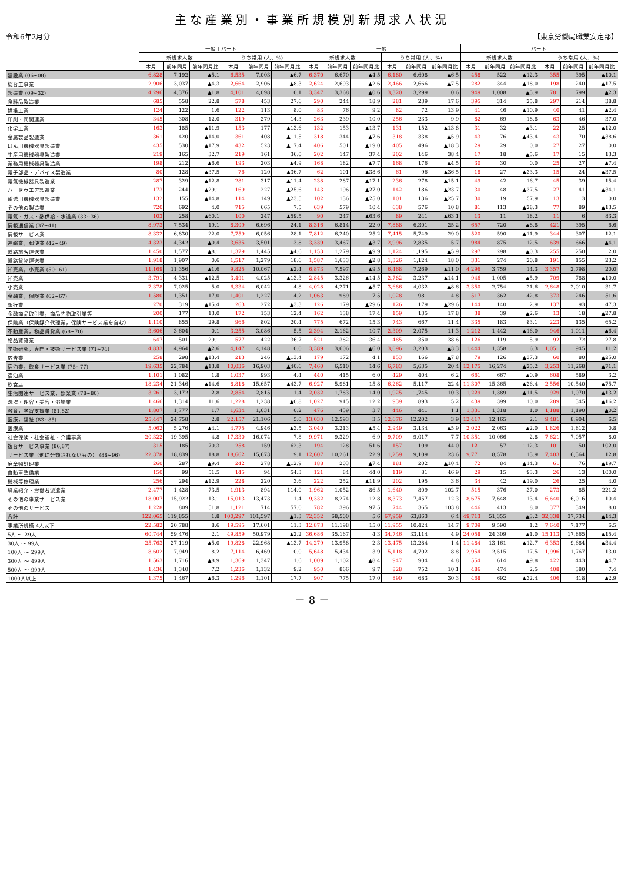主な産業別・事業所規模別新規求人状況
令和6年2月分 【東京労働局職業安定部】
| | 一般＋パート | | | | | | 一般 | | | | | | パート | | | | | |
| --- | --- | --- | --- | --- | --- | --- | --- | --- | --- | --- | --- | --- | --- | --- | --- | --- | --- | --- |
| | 新規求人数 | | | うち常用 (人、%) | | | 新規求人数 | | | うち常用 (人、%) | | | 新規求人数 | | | うち常用 (人、%) | | |
| | 本月 | 前年同月 | 前年同月比 | 本月 | 前年同月 | 前年同月比 | 本月 | 前年同月 | 前年同月比 | 本月 | 前年同月 | 前年同月比 | 本月 | 前年同月 | 前年同月比 | 本月 | 前年同月 | 前年同月比 |
| 建設業 (06~08) | 6,828 | 7,192 | ▲5.1 | 6,535 | 7,003 | ▲6.7 | 6,370 | 6,670 | ▲4.5 | 6,180 | 6,608 | ▲6.5 | 458 | 522 | ▲12.3 | 355 | 395 | ▲10.1 |
| 総合工事業 | 2,906 | 3,037 | ▲4.3 | 2,664 | 2,906 | ▲8.3 | 2,624 | 2,693 | ▲2.6 | 2,466 | 2,666 | ▲7.5 | 282 | 344 | ▲18.0 | 198 | 240 | ▲17.5 |
| 製造業 (09~32) | 4,296 | 4,376 | ▲1.8 | 4,101 | 4,098 | 0.1 | 3,347 | 3,368 | ▲0.6 | 3,320 | 3,299 | 0.6 | 949 | 1,008 | ▲5.9 | 781 | 799 | ▲2.3 |
| 食料品製造業 | 685 | 558 | 22.8 | 578 | 453 | 27.6 | 290 | 244 | 18.9 | 281 | 239 | 17.6 | 395 | 314 | 25.8 | 297 | 214 | 38.8 |
| 繊維工業 | 124 | 122 | 1.6 | 122 | 113 | 8.0 | 83 | 76 | 9.2 | 82 | 72 | 13.9 | 41 | 46 | ▲10.9 | 40 | 41 | ▲2.4 |
| 印刷・同関連業 | 345 | 308 | 12.0 | 319 | 279 | 14.3 | 263 | 239 | 10.0 | 256 | 233 | 9.9 | 82 | 69 | 18.8 | 63 | 46 | 37.0 |
| 化学工業 | 163 | 185 | ▲11.9 | 153 | 177 | ▲13.6 | 132 | 153 | ▲13.7 | 131 | 152 | ▲13.8 | 31 | 32 | ▲3.1 | 22 | 25 | ▲12.0 |
| 金属製品製造業 | 361 | 420 | ▲14.0 | 361 | 408 | ▲11.5 | 318 | 344 | ▲7.6 | 318 | 338 | ▲5.9 | 43 | 76 | ▲43.4 | 43 | 70 | ▲38.6 |
| はん用機械器具製造業 | 435 | 530 | ▲17.9 | 432 | 523 | ▲17.4 | 406 | 501 | ▲19.0 | 405 | 496 | ▲18.3 | 29 | 29 | 0.0 | 27 | 27 | 0.0 |
| 生産用機械器具製造業 | 219 | 165 | 32.7 | 219 | 161 | 36.0 | 202 | 147 | 37.4 | 202 | 146 | 38.4 | 17 | 18 | ▲5.6 | 17 | 15 | 13.3 |
| 業務用機械器具製造業 | 198 | 212 | ▲6.6 | 193 | 203 | ▲4.9 | 168 | 182 | ▲7.7 | 168 | 176 | ▲4.5 | 30 | 30 | 0.0 | 25 | 27 | ▲7.4 |
| 電子部品・デバイス製造業 | 80 | 128 | ▲37.5 | 76 | 120 | ▲36.7 | 62 | 101 | ▲38.6 | 61 | 96 | ▲36.5 | 18 | 27 | ▲33.3 | 15 | 24 | ▲37.5 |
| 電気機械器具製造業 | 287 | 329 | ▲12.8 | 281 | 317 | ▲11.4 | 238 | 287 | ▲17.1 | 236 | 278 | ▲15.1 | 49 | 42 | 16.7 | 45 | 39 | 15.4 |
| ハードウエア製造業 | 173 | 244 | ▲29.1 | 169 | 227 | ▲25.6 | 143 | 196 | ▲27.0 | 142 | 186 | ▲23.7 | 30 | 48 | ▲37.5 | 27 | 41 | ▲34.1 |
| 輸送用機械器具製造業 | 132 | 155 | ▲14.8 | 114 | 149 | ▲23.5 | 102 | 136 | ▲25.0 | 101 | 136 | ▲25.7 | 30 | 19 | 57.9 | 13 | 13 | 0.0 |
| その他の製造業 | 720 | 692 | 4.0 | 715 | 665 | 7.5 | 639 | 579 | 10.4 | 638 | 576 | 10.8 | 81 | 113 | ▲28.3 | 77 | 89 | ▲13.5 |
| 電気・ガス・熱供給・水道業 (33~36) | 103 | 258 | ▲60.1 | 100 | 247 | ▲59.5 | 90 | 247 | ▲63.6 | 89 | 241 | ▲63.1 | 13 | 11 | 18.2 | 11 | 6 | 83.3 |
| 情報通信業 (37~41) | 8,973 | 7,534 | 19.1 | 8,309 | 6,696 | 24.1 | 8,316 | 6,814 | 22.0 | 7,888 | 6,301 | 25.2 | 657 | 720 | ▲8.8 | 421 | 395 | 6.6 |
| 情報サービス業 | 8,332 | 6,830 | 22.0 | 7,759 | 6,056 | 28.1 | 7,812 | 6,240 | 25.2 | 7,415 | 5,749 | 29.0 | 520 | 590 | ▲11.9 | 344 | 307 | 12.1 |
| 運輸業，郵便業 (42~49) | 4,323 | 4,342 | ▲0.4 | 3,635 | 3,501 | 3.8 | 3,339 | 3,467 | ▲3.7 | 2,996 | 2,835 | 5.7 | 984 | 875 | 12.5 | 639 | 666 | ▲4.1 |
| 道路旅客運送業 | 1,450 | 1,577 | ▲8.1 | 1,379 | 1,445 | ▲4.6 | 1,153 | 1,279 | ▲9.9 | 1,124 | 1,195 | ▲5.9 | 297 | 298 | ▲0.3 | 255 | 250 | 2.0 |
| 道路貨物運送業 | 1,918 | 1,907 | 0.6 | 1,517 | 1,279 | 18.6 | 1,587 | 1,633 | ▲2.8 | 1,326 | 1,124 | 18.0 | 331 | 274 | 20.8 | 191 | 155 | 23.2 |
| 卸売業，小売業 (50~61) | 11,169 | 11,356 | ▲1.6 | 9,825 | 10,067 | ▲2.4 | 6,873 | 7,597 | ▲9.5 | 6,468 | 7,269 | ▲11.0 | 4,296 | 3,759 | 14.3 | 3,357 | 2,798 | 20.0 |
| 卸売業 | 3,791 | 4,331 | ▲12.5 | 3,491 | 4,025 | ▲13.3 | 2,845 | 3,326 | ▲14.5 | 2,782 | 3,237 | ▲14.1 | 946 | 1,005 | ▲5.9 | 709 | 788 | ▲10.0 |
| 小売業 | 7,378 | 7,025 | 5.0 | 6,334 | 6,042 | 4.8 | 4,028 | 4,271 | ▲5.7 | 3,686 | 4,032 | ▲8.6 | 3,350 | 2,754 | 21.6 | 2,648 | 2,010 | 31.7 |
| 金融業，保険業 (62~67) | 1,580 | 1,351 | 17.0 | 1,401 | 1,227 | 14.2 | 1,063 | 989 | 7.5 | 1,028 | 981 | 4.8 | 517 | 362 | 42.8 | 373 | 246 | 51.6 |
| 銀行業 | 270 | 319 | ▲15.4 | 263 | 272 | ▲3.3 | 126 | 179 | ▲29.6 | 126 | 179 | ▲29.6 | 144 | 140 | 2.9 | 137 | 93 | 47.3 |
| 金融商品取引業，商品先物取引業等 | 200 | 177 | 13.0 | 172 | 153 | 12.4 | 162 | 138 | 17.4 | 159 | 135 | 17.8 | 38 | 39 | ▲2.6 | 13 | 18 | ▲27.8 |
| 保険業（保険媒介代理業，保険サービス業を含む） | 1,110 | 855 | 29.8 | 966 | 802 | 20.4 | 775 | 672 | 15.3 | 743 | 667 | 11.4 | 335 | 183 | 83.1 | 223 | 135 | 65.2 |
| 不動産業，物品賃貸業 (68~70) | 3,606 | 3,604 | 0.1 | 3,255 | 3,086 | 5.5 | 2,394 | 2,162 | 10.7 | 2,309 | 2,075 | 11.3 | 1,212 | 1,442 | ▲16.0 | 946 | 1,011 | ▲6.4 |
| 物品賃貸業 | 647 | 501 | 29.1 | 577 | 422 | 36.7 | 521 | 382 | 36.4 | 485 | 350 | 38.6 | 126 | 119 | 5.9 | 92 | 72 | 27.8 |
| 学術研究，専門・技術サービス業 (71~74) | 4,833 | 4,964 | ▲2.6 | 4,147 | 4,148 | 0.0 | 3,389 | 3,606 | ▲6.0 | 3,096 | 3,203 | ▲3.3 | 1,444 | 1,358 | 6.3 | 1,051 | 945 | 11.2 |
| 広告業 | 258 | 298 | ▲13.4 | 213 | 246 | ▲13.4 | 179 | 172 | 4.1 | 153 | 166 | ▲7.8 | 79 | 126 | ▲37.3 | 60 | 80 | ▲25.0 |
| 宿泊業，飲食サービス業 (75~77) | 19,635 | 22,784 | ▲13.8 | 10,036 | 16,903 | ▲40.6 | 7,460 | 6,510 | 14.6 | 6,783 | 5,635 | 20.4 | 12,175 | 16,274 | ▲25.2 | 3,253 | 11,268 | ▲71.1 |
| 宿泊業 | 1,101 | 1,082 | 1.8 | 1,037 | 993 | 4.4 | 440 | 415 | 6.0 | 429 | 404 | 6.2 | 661 | 667 | ▲0.9 | 608 | 589 | 3.2 |
| 飲食店 | 18,234 | 21,346 | ▲14.6 | 8,818 | 15,657 | ▲43.7 | 6,927 | 5,981 | 15.8 | 6,262 | 5,117 | 22.4 | 11,307 | 15,365 | ▲26.4 | 2,556 | 10,540 | ▲75.7 |
| 生活関連サービス業，娯楽業 (78~80) | 3,261 | 3,172 | 2.8 | 2,854 | 2,815 | 1.4 | 2,032 | 1,783 | 14.0 | 1,925 | 1,745 | 10.3 | 1,229 | 1,389 | ▲11.5 | 929 | 1,070 | ▲13.2 |
| 洗濯・理容・美容・浴場業 | 1,466 | 1,314 | 11.6 | 1,228 | 1,238 | ▲0.8 | 1,027 | 915 | 12.2 | 939 | 893 | 5.2 | 439 | 399 | 10.0 | 289 | 345 | ▲16.2 |
| 教育，学習支援業 (81,82) | 1,807 | 1,777 | 1.7 | 1,634 | 1,631 | 0.2 | 476 | 459 | 3.7 | 446 | 441 | 1.1 | 1,331 | 1,318 | 1.0 | 1,188 | 1,190 | ▲0.2 |
| 医療，福祉 (83~85) | 25,447 | 24,758 | 2.8 | 22,157 | 21,106 | 5.0 | 13,030 | 12,593 | 3.5 | 12,676 | 12,202 | 3.9 | 12,417 | 12,165 | 2.1 | 9,481 | 8,904 | 6.5 |
| 医療業 | 5,062 | 5,276 | ▲4.1 | 4,775 | 4,946 | ▲3.5 | 3,040 | 3,213 | ▲5.4 | 2,949 | 3,134 | ▲5.9 | 2,022 | 2,063 | ▲2.0 | 1,826 | 1,812 | 0.8 |
| 社会保険・社会福祉・介護事業 | 20,322 | 19,395 | 4.8 | 17,330 | 16,074 | 7.8 | 9,971 | 9,329 | 6.9 | 9,709 | 9,017 | 7.7 | 10,351 | 10,066 | 2.8 | 7,621 | 7,057 | 8.0 |
| 複合サービス事業 (86,87) | 315 | 185 | 70.3 | 258 | 159 | 62.3 | 194 | 128 | 51.6 | 157 | 109 | 44.0 | 121 | 57 | 112.3 | 101 | 50 | 102.0 |
| サービス業（他に分類されないもの） (88~96) | 22,378 | 18,839 | 18.8 | 18,662 | 15,673 | 19.1 | 12,607 | 10,261 | 22.9 | 11,259 | 9,109 | 23.6 | 9,771 | 8,578 | 13.9 | 7,403 | 6,564 | 12.8 |
| 廃棄物処理業 | 260 | 287 | ▲9.4 | 242 | 278 | ▲12.9 | 188 | 203 | ▲7.4 | 181 | 202 | ▲10.4 | 72 | 84 | ▲14.3 | 61 | 76 | ▲19.7 |
| 自動車整備業 | 150 | 99 | 51.5 | 145 | 94 | 54.3 | 121 | 84 | 44.0 | 119 | 81 | 46.9 | 29 | 15 | 93.3 | 26 | 13 | 100.0 |
| 機械等修理業 | 256 | 294 | ▲12.9 | 228 | 220 | 3.6 | 222 | 252 | ▲11.9 | 202 | 195 | 3.6 | 34 | 42 | ▲19.0 | 26 | 25 | 4.0 |
| 職業紹介・労働者派遣業 | 2,477 | 1,428 | 73.5 | 1,913 | 894 | 114.0 | 1,962 | 1,052 | 86.5 | 1,640 | 809 | 102.7 | 515 | 376 | 37.0 | 273 | 85 | 221.2 |
| その他の事業サービス業 | 18,007 | 15,922 | 13.1 | 15,013 | 13,473 | 11.4 | 9,332 | 8,274 | 12.8 | 8,373 | 7,457 | 12.3 | 8,675 | 7,648 | 13.4 | 6,640 | 6,016 | 10.4 |
| その他のサービス | 1,228 | 809 | 51.8 | 1,121 | 714 | 57.0 | 782 | 396 | 97.5 | 744 | 365 | 103.8 | 446 | 413 | 8.0 | 377 | 349 | 8.0 |
| 合計 | 122,065 | 119,855 | 1.8 | 100,297 | 101,597 | ▲1.3 | 72,352 | 68,500 | 5.6 | 67,959 | 63,863 | 6.4 | 49,713 | 51,355 | ▲3.2 | 32,338 | 37,734 | ▲14.3 |
| 事業所規模 4人以下 | 22,582 | 20,788 | 8.6 | 19,595 | 17,601 | 11.3 | 12,873 | 11,198 | 15.0 | 11,955 | 10,424 | 14.7 | 9,709 | 9,590 | 1.2 | 7,640 | 7,177 | 6.5 |
| 5人 ～ 29人 | 60,744 | 59,476 | 2.1 | 49,859 | 50,979 | ▲2.2 | 36,686 | 35,167 | 4.3 | 34,746 | 33,114 | 4.9 | 24,058 | 24,309 | ▲1.0 | 15,113 | 17,865 | ▲15.4 |
| 30人 ～ 99人 | 25,763 | 27,119 | ▲5.0 | 19,828 | 22,968 | ▲13.7 | 14,279 | 13,958 | 2.3 | 13,475 | 13,284 | 1.4 | 11,484 | 13,161 | ▲12.7 | 6,353 | 9,684 | ▲34.4 |
| 100人 ～ 299人 | 8,602 | 7,949 | 8.2 | 7,114 | 6,469 | 10.0 | 5,648 | 5,434 | 3.9 | 5,118 | 4,702 | 8.8 | 2,954 | 2,515 | 17.5 | 1,996 | 1,767 | 13.0 |
| 300人 ～ 499人 | 1,563 | 1,716 | ▲8.9 | 1,369 | 1,347 | 1.6 | 1,009 | 1,102 | ▲8.4 | 947 | 904 | 4.8 | 554 | 614 | ▲9.8 | 422 | 443 | ▲4.7 |
| 500人 ～ 999人 | 1,436 | 1,340 | 7.2 | 1,236 | 1,132 | 9.2 | 950 | 866 | 9.7 | 828 | 752 | 10.1 | 486 | 474 | 2.5 | 408 | 380 | 7.4 |
| 1000人以上 | 1,375 | 1,467 | ▲6.3 | 1,296 | 1,101 | 17.7 | 907 | 775 | 17.0 | 890 | 683 | 30.3 | 468 | 692 | ▲32.4 | 406 | 418 | ▲2.9 |
－ 8 －